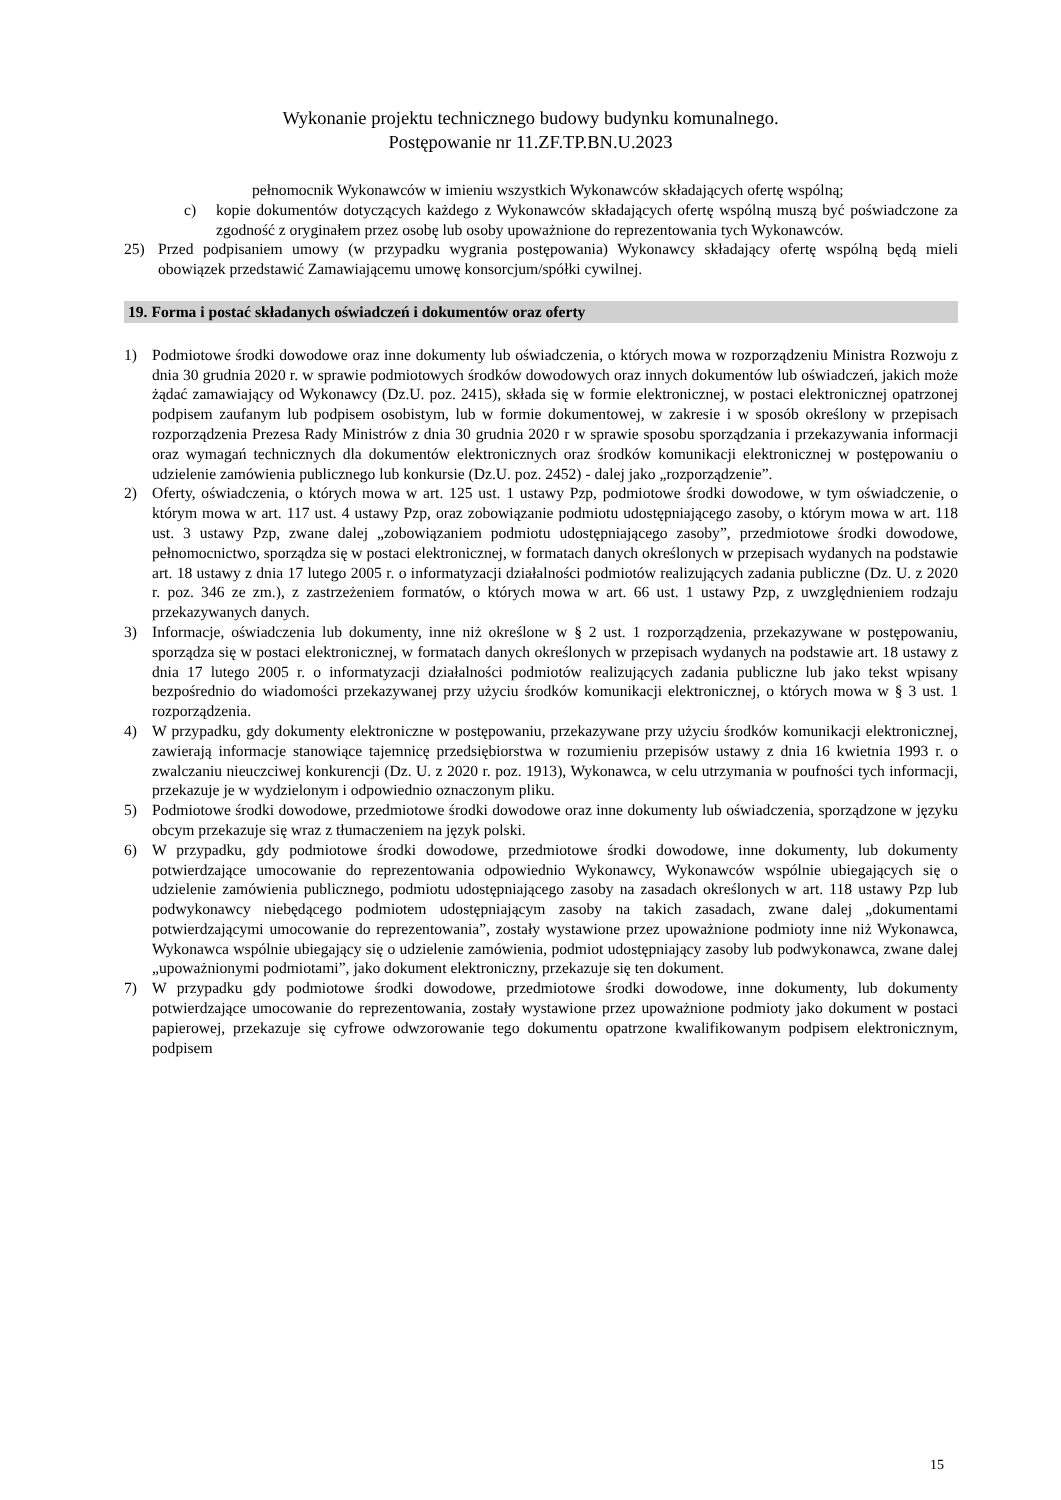Wykonanie projektu technicznego budowy budynku komunalnego.
Postępowanie nr 11.ZF.TP.BN.U.2023
pełnomocnik Wykonawców w imieniu wszystkich Wykonawców składających ofertę wspólną;
c) kopie dokumentów dotyczących każdego z Wykonawców składających ofertę wspólną muszą być poświadczone za zgodność z oryginałem przez osobę lub osoby upoważnione do reprezentowania tych Wykonawców.
25) Przed podpisaniem umowy (w przypadku wygrania postępowania) Wykonawcy składający ofertę wspólną będą mieli obowiązek przedstawić Zamawiającemu umowę konsorcjum/spółki cywilnej.
19. Forma i postać składanych oświadczeń i dokumentów oraz oferty
1) Podmiotowe środki dowodowe oraz inne dokumenty lub oświadczenia, o których mowa w rozporządzeniu Ministra Rozwoju z dnia 30 grudnia 2020 r. w sprawie podmiotowych środków dowodowych oraz innych dokumentów lub oświadczeń, jakich może żądać zamawiający od Wykonawcy (Dz.U. poz. 2415), składa się w formie elektronicznej, w postaci elektronicznej opatrzonej podpisem zaufanym lub podpisem osobistym, lub w formie dokumentowej, w zakresie i w sposób określony w przepisach rozporządzenia Prezesa Rady Ministrów z dnia 30 grudnia 2020 r w sprawie sposobu sporządzania i przekazywania informacji oraz wymagań technicznych dla dokumentów elektronicznych oraz środków komunikacji elektronicznej w postępowaniu o udzielenie zamówienia publicznego lub konkursie (Dz.U. poz. 2452) - dalej jako „rozporządzenie”.
2) Oferty, oświadczenia, o których mowa w art. 125 ust. 1 ustawy Pzp, podmiotowe środki dowodowe, w tym oświadczenie, o którym mowa w art. 117 ust. 4 ustawy Pzp, oraz zobowiązanie podmiotu udostępniającego zasoby, o którym mowa w art. 118 ust. 3 ustawy Pzp, zwane dalej „zobowiązaniem podmiotu udostępniającego zasoby”, przedmiotowe środki dowodowe, pełnomocnictwo, sporządza się w postaci elektronicznej, w formatach danych określonych w przepisach wydanych na podstawie art. 18 ustawy z dnia 17 lutego 2005 r. o informatyzacji działalności podmiotów realizujących zadania publiczne (Dz. U. z 2020 r. poz. 346 ze zm.), z zastrzeżeniem formatów, o których mowa w art. 66 ust. 1 ustawy Pzp, z uwzględnieniem rodzaju przekazywanych danych.
3) Informacje, oświadczenia lub dokumenty, inne niż określone w § 2 ust. 1 rozporządzenia, przekazywane w postępowaniu, sporządza się w postaci elektronicznej, w formatach danych określonych w przepisach wydanych na podstawie art. 18 ustawy z dnia 17 lutego 2005 r. o informatyzacji działalności podmiotów realizujących zadania publiczne lub jako tekst wpisany bezpośrednio do wiadomości przekazywanej przy użyciu środków komunikacji elektronicznej, o których mowa w § 3 ust. 1 rozporządzenia.
4) W przypadku, gdy dokumenty elektroniczne w postępowaniu, przekazywane przy użyciu środków komunikacji elektronicznej, zawierają informacje stanowiące tajemnicę przedsiębiorstwa w rozumieniu przepisów ustawy z dnia 16 kwietnia 1993 r. o zwalczaniu nieuczciwej konkurencji (Dz. U. z 2020 r. poz. 1913), Wykonawca, w celu utrzymania w poufności tych informacji, przekazuje je w wydzielonym i odpowiednio oznaczonym pliku.
5) Podmiotowe środki dowodowe, przedmiotowe środki dowodowe oraz inne dokumenty lub oświadczenia, sporządzone w języku obcym przekazuje się wraz z tłumaczeniem na język polski.
6) W przypadku, gdy podmiotowe środki dowodowe, przedmiotowe środki dowodowe, inne dokumenty, lub dokumenty potwierdzające umocowanie do reprezentowania odpowiednio Wykonawcy, Wykonawców wspólnie ubiegających się o udzielenie zamówienia publicznego, podmiotu udostępniającego zasoby na zasadach określonych w art. 118 ustawy Pzp lub podwykonawcy niebędącego podmiotem udostępniającym zasoby na takich zasadach, zwane dalej „dokumentami potwierdzającymi umocowanie do reprezentowania”, zostały wystawione przez upoważnione podmioty inne niż Wykonawca, Wykonawca wspólnie ubiegający się o udzielenie zamówienia, podmiot udostępniający zasoby lub podwykonawca, zwane dalej „upoważnionymi podmiotami”, jako dokument elektroniczny, przekazuje się ten dokument.
7) W przypadku gdy podmiotowe środki dowodowe, przedmiotowe środki dowodowe, inne dokumenty, lub dokumenty potwierdzające umocowanie do reprezentowania, zostały wystawione przez upoważnione podmioty jako dokument w postaci papierowej, przekazuje się cyfrowe odwzorowanie tego dokumentu opatrzone kwalifikowanym podpisem elektronicznym, podpisem
15